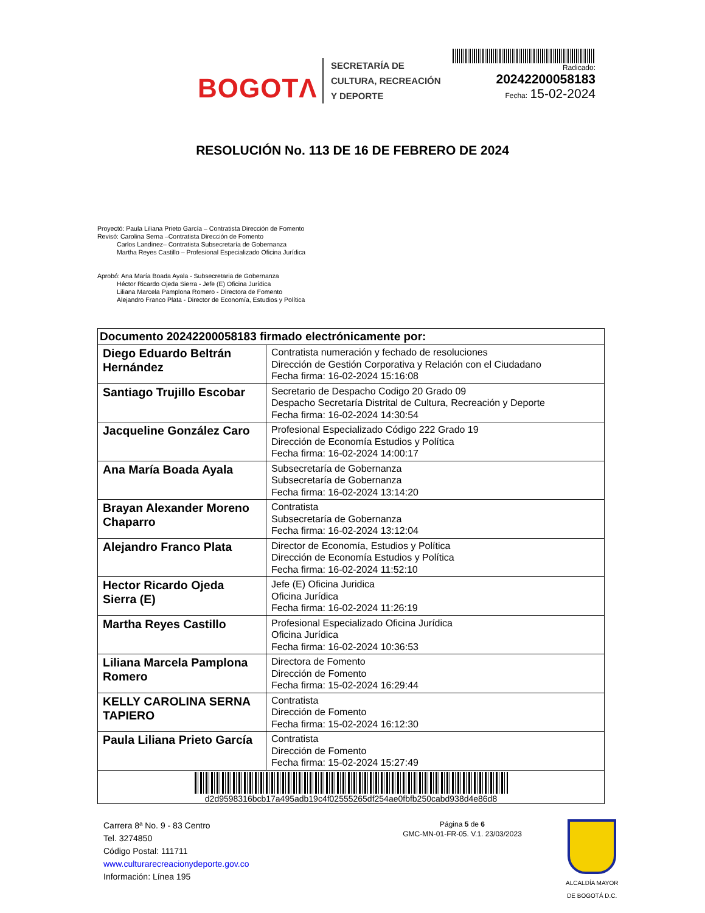BOGOTΛ
SECRETARÍA DE
CULTURA, RECREACIÓN
Y DEPORTE
Radicado:
20242200058183
Fecha: 15-02-2024
RESOLUCIÓN No. 113 DE 16 DE FEBRERO DE 2024
Proyectó: Paula Liliana Prieto García – Contratista Dirección de Fomento
Revisó: Carolina Serna –Contratista Dirección de Fomento
Carlos Landinez– Contratista Subsecretaría de Gobernanza
Martha Reyes Castillo – Profesional Especializado Oficina Jurídica
Aprobó: Ana María Boada Ayala - Subsecretaria de Gobernanza
Héctor Ricardo Ojeda Sierra - Jefe (E) Oficina Jurídica
Liliana Marcela Pamplona Romero - Directora de Fomento
Alejandro Franco Plata - Director de Economía, Estudios y Política
| Documento 20242200058183 firmado electrónicamente por: | |
| --- | --- |
| Diego Eduardo Beltrán Hernández | Contratista numeración y fechado de resoluciones Dirección de Gestión Corporativa y Relación con el Ciudadano Fecha firma: 16-02-2024 15:16:08 |
| Santiago Trujillo Escobar | Secretario de Despacho Codigo 20 Grado 09 Despacho Secretaría Distrital de Cultura, Recreación y Deporte Fecha firma: 16-02-2024 14:30:54 |
| Jacqueline González Caro | Profesional Especializado Código 222 Grado 19 Dirección de Economía Estudios y Política Fecha firma: 16-02-2024 14:00:17 |
| Ana María Boada Ayala | Subsecretaría de Gobernanza Subsecretaría de Gobernanza Fecha firma: 16-02-2024 13:14:20 |
| Brayan Alexander Moreno Chaparro | Contratista Subsecretaría de Gobernanza Fecha firma: 16-02-2024 13:12:04 |
| Alejandro Franco Plata | Director de Economía, Estudios y Política Dirección de Economía Estudios y Política Fecha firma: 16-02-2024 11:52:10 |
| Hector Ricardo Ojeda Sierra (E) | Jefe (E) Oficina Juridica Oficina Jurídica Fecha firma: 16-02-2024 11:26:19 |
| Martha Reyes Castillo | Profesional Especializado Oficina Jurídica Oficina Jurídica Fecha firma: 16-02-2024 10:36:53 |
| Liliana Marcela Pamplona Romero | Directora de Fomento Dirección de Fomento Fecha firma: 15-02-2024 16:29:44 |
| KELLY CAROLINA SERNA TAPIERO | Contratista Dirección de Fomento Fecha firma: 15-02-2024 16:12:30 |
| Paula Liliana Prieto García | Contratista Dirección de Fomento Fecha firma: 15-02-2024 15:27:49 |
| d2d9598316bcb17a495adb19c4f02555265df254ae0fbfb250cabd938d4e86d8 | |
Carrera 8ª No. 9 - 83 Centro
Tel. 3274850
Código Postal: 111711
www.culturarecreacionydeporte.gov.co
Información: Línea 195
Página 5 de 6
GMC-MN-01-FR-05. V.1. 23/03/2023
ALCALDÍA MAYOR
DE BOGOTÁ D.C.